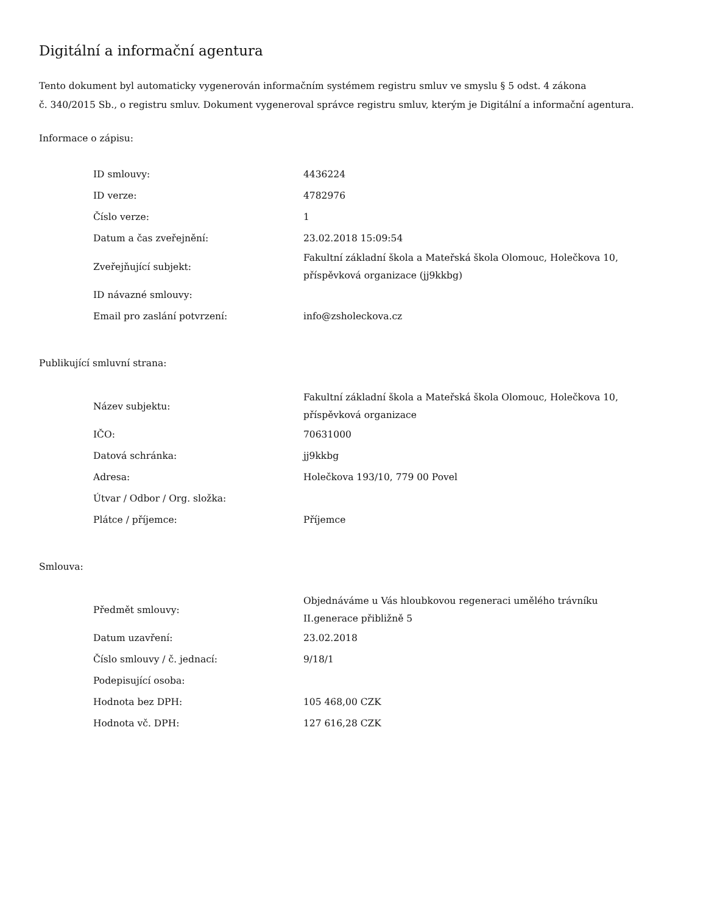Digitální a informační agentura
Tento dokument byl automaticky vygenerován informačním systémem registru smluv ve smyslu § 5 odst. 4 zákona
č. 340/2015 Sb., o registru smluv. Dokument vygeneroval správce registru smluv, kterým je Digitální a informační agentura.
Informace o zápisu:
| ID smlouvy: | 4436224 |
| ID verze: | 4782976 |
| Číslo verze: | 1 |
| Datum a čas zveřejnění: | 23.02.2018 15:09:54 |
| Zveřejňující subjekt: | Fakultní základní škola a Mateřská škola Olomouc, Holečkova 10, příspěvková organizace (jj9kkbg) |
| ID návazné smlouvy: | |
| Email pro zaslání potvrzení: | info@zsholeckova.cz |
Publikující smluvní strana:
| Název subjektu: | Fakultní základní škola a Mateřská škola Olomouc, Holečkova 10, příspěvková organizace |
| IČO: | 70631000 |
| Datová schránka: | jj9kkbg |
| Adresa: | Holečkova 193/10, 779 00 Povel |
| Útvar / Odbor / Org. složka: | |
| Plátce / příjemce: | Příjemce |
Smlouva:
| Předmět smlouvy: | Objednáváme u Vás hloubkovou regeneraci umělého trávníku II.generace přibližně 5 |
| Datum uzavření: | 23.02.2018 |
| Číslo smlouvy / č. jednací: | 9/18/1 |
| Podepisující osoba: | |
| Hodnota bez DPH: | 105 468,00 CZK |
| Hodnota vč. DPH: | 127 616,28 CZK |